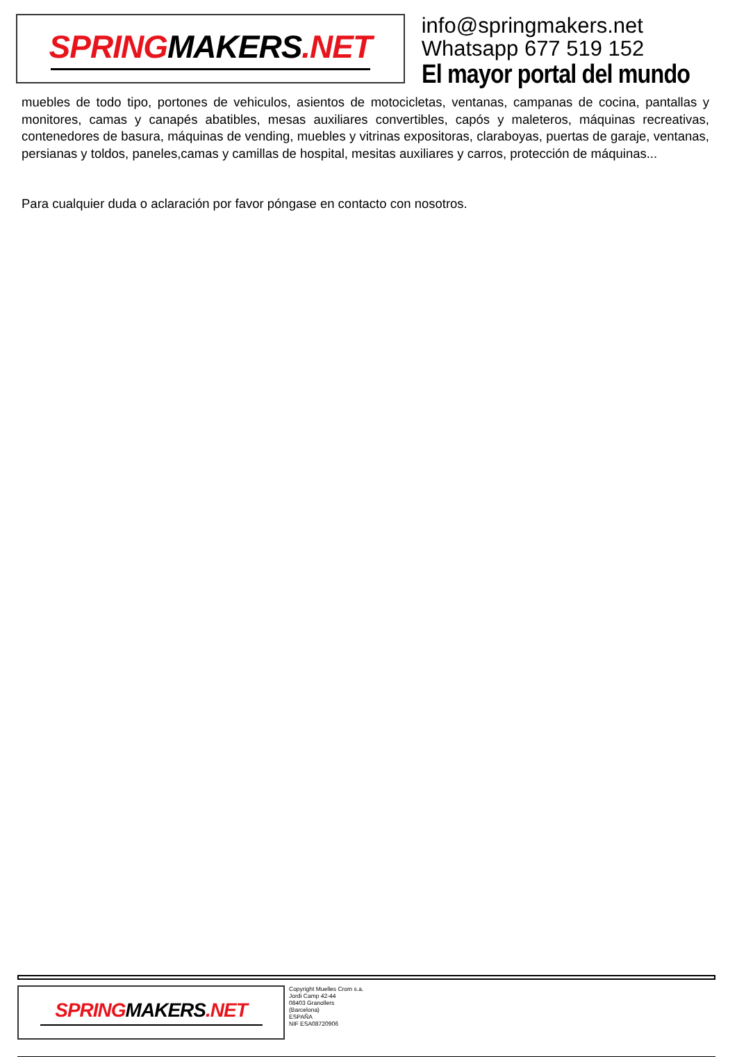SPRINGMAKERS.NET
info@springmakers.net
Whatsapp 677 519 152
El mayor portal del mundo
muebles de todo tipo, portones de vehiculos, asientos de motocicletas, ventanas, campanas de cocina, pantallas y monitores, camas y canapés abatibles, mesas auxiliares convertibles, capós y maleteros, máquinas recreativas, contenedores de basura, máquinas de vending, muebles y vitrinas expositoras, claraboyas, puertas de garaje, ventanas, persianas y toldos, paneles,camas y camillas de hospital, mesitas auxiliares y carros, protección de máquinas...
Para cualquier duda o aclaración por favor póngase en contacto con nosotros.
SPRINGMAKERS.NET
Copyright Muelles Crom s.a.
Jordi Camp 42-44
08403 Granollers
(Barcelona)
ESPAÑA
NIF ESA08720906